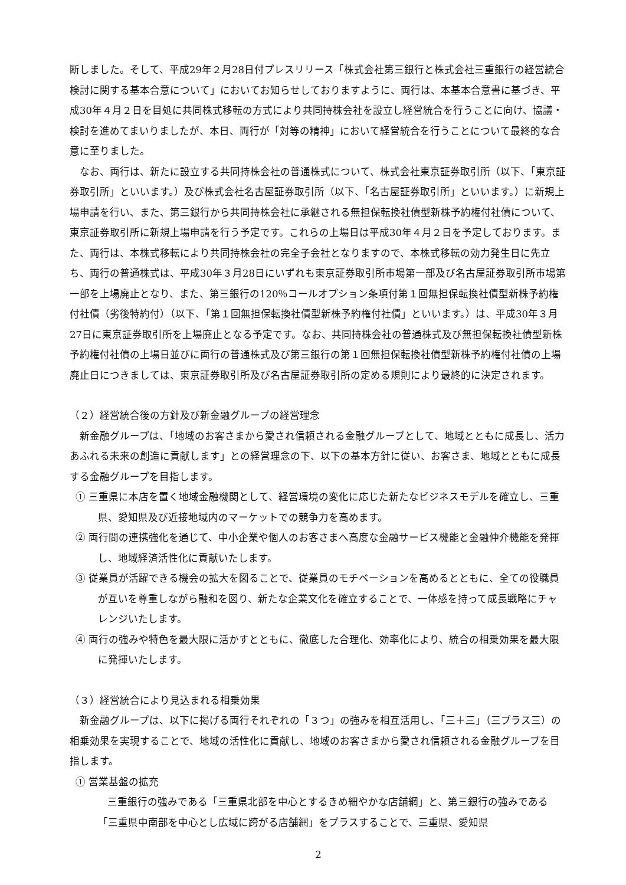断しました。そして、平成29年２月28日付プレスリリース「株式会社第三銀行と株式会社三重銀行の経営統合検討に関する基本合意について」においてお知らせしておりますように、両行は、本基本合意書に基づき、平成30年４月２日を目処に共同株式移転の方式により共同持株会社を設立し経営統合を行うことに向け、協議・検討を進めてまいりましたが、本日、両行が「対等の精神」において経営統合を行うことについて最終的な合意に至りました。
なお、両行は、新たに設立する共同持株会社の普通株式について、株式会社東京証券取引所（以下、「東京証券取引所」といいます。）及び株式会社名古屋証券取引所（以下、「名古屋証券取引所」といいます。）に新規上場申請を行い、また、第三銀行から共同持株会社に承継される無担保転換社債型新株予約権付社債について、東京証券取引所に新規上場申請を行う予定です。これらの上場日は平成30年４月２日を予定しております。また、両行は、本株式移転により共同持株会社の完全子会社となりますので、本株式移転の効力発生日に先立ち、両行の普通株式は、平成30年３月28日にいずれも東京証券取引所市場第一部及び名古屋証券取引所市場第一部を上場廃止となり、また、第三銀行の120％コールオプション条項付第１回無担保転換社債型新株予約権付社債（劣後特約付）（以下、「第１回無担保転換社債型新株予約権付社債」といいます。）は、平成30年３月27日に東京証券取引所を上場廃止となる予定です。なお、共同持株会社の普通株式及び無担保転換社債型新株予約権付社債の上場日並びに両行の普通株式及び第三銀行の第１回無担保転換社債型新株予約権付社債の上場廃止日につきましては、東京証券取引所及び名古屋証券取引所の定める規則により最終的に決定されます。
（２）経営統合後の方針及び新金融グループの経営理念
新金融グループは、「地域のお客さまから愛され信頼される金融グループとして、地域とともに成長し、活力あふれる未来の創造に貢献します」との経営理念の下、以下の基本方針に従い、お客さま、地域とともに成長する金融グループを目指します。
① 三重県に本店を置く地域金融機関として、経営環境の変化に応じた新たなビジネスモデルを確立し、三重県、愛知県及び近接地域内のマーケットでの競争力を高めます。
② 両行間の連携強化を通じて、中小企業や個人のお客さまへ高度な金融サービス機能と金融仲介機能を発揮し、地域経済活性化に貢献いたします。
③ 従業員が活躍できる機会の拡大を図ることで、従業員のモチベーションを高めるとともに、全ての役職員が互いを尊重しながら融和を図り、新たな企業文化を確立することで、一体感を持って成長戦略にチャレンジいたします。
④ 両行の強みや特色を最大限に活かすとともに、徹底した合理化、効率化により、統合の相乗効果を最大限に発揮いたします。
（３）経営統合により見込まれる相乗効果
新金融グループは、以下に掲げる両行それぞれの「３つ」の強みを相互活用し、「三＋三」（三プラス三）の相乗効果を実現することで、地域の活性化に貢献し、地域のお客さまから愛され信頼される金融グループを目指します。
① 営業基盤の拡充
三重銀行の強みである「三重県北部を中心とするきめ細やかな店舗網」と、第三銀行の強みである「三重県中南部を中心とし広域に跨がる店舗網」をプラスすることで、三重県、愛知県
2